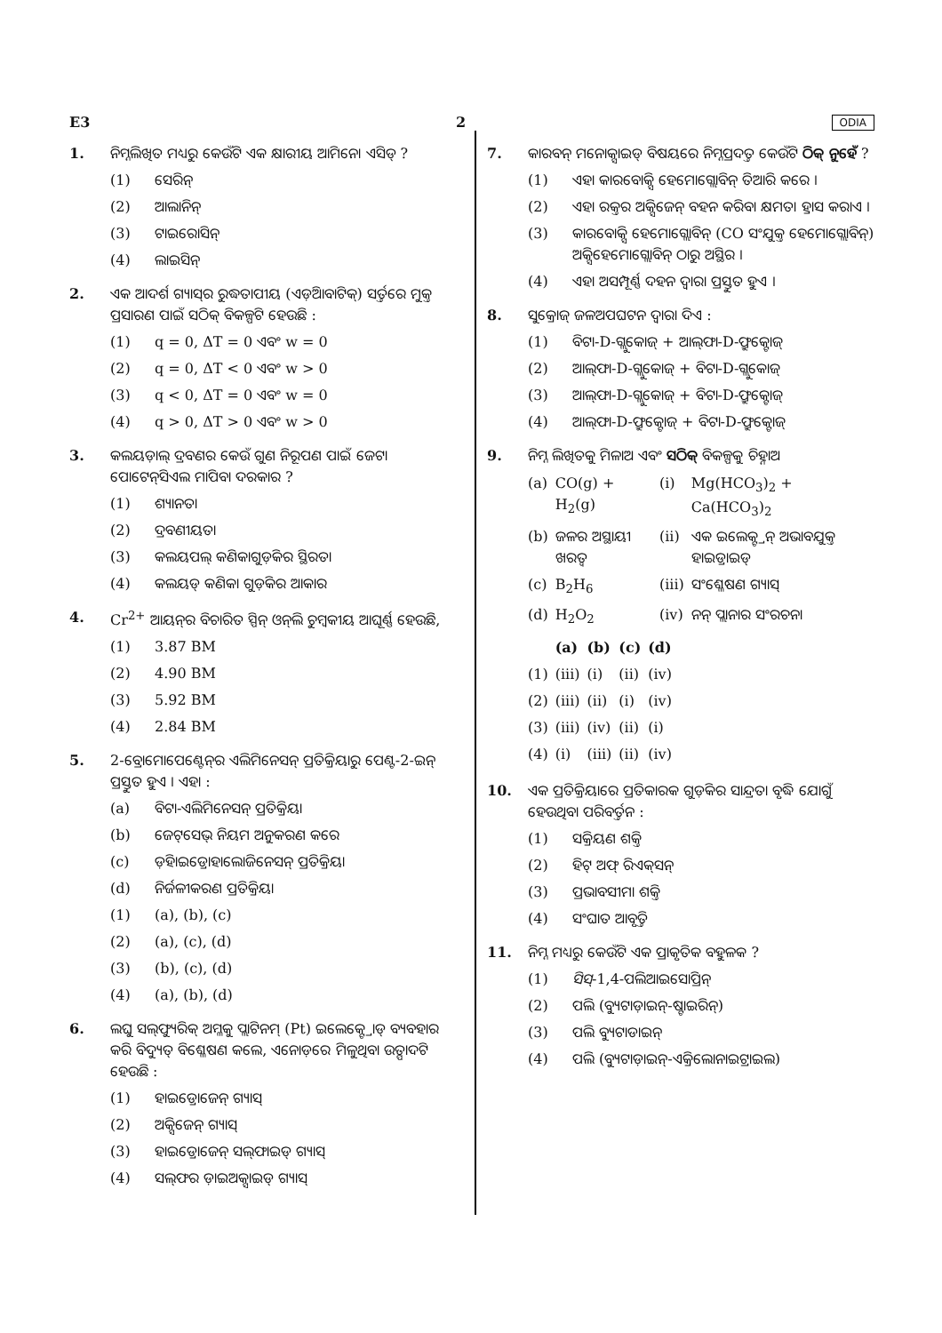E3 2 ODIA
1. ନିମ୍ନଲିଖିତ ମଧ୍ୟରୁ କେଉଁଟି ଏକ କ୍ଷାରୀୟ ଆମିନୋ ଏସିଡ୍ ?
(1) ସେରିନ୍
(2) ଆଲାନିନ୍
(3) ଟାଇରୋସିନ୍
(4) ଲାଇସିନ୍
2. ଏକ ଆଦର୍ଶ ଗ୍ୟାସ୍‌ର ରୁଦ୍ଧତାପୀୟ (ଏଡ଼ିଆବାଟିକ୍) ସର୍ତ୍ତରେ ମୁକ୍ତ ପ୍ରସାରଣ ପାଇଁ ସଠିକ୍ ବିକଳ୍ପଟି ହେଉଛି :
(1) q = 0, ΔT = 0 ଏବଂ w = 0
(2) q = 0, ΔT < 0 ଏବଂ w > 0
(3) q < 0, ΔT = 0 ଏବଂ w = 0
(4) q > 0, ΔT > 0 ଏବଂ w > 0
3. କଲୟଡ଼ାଲ୍ ଦ୍ରବଣର କେଉଁ ଗୁଣ ନିରୂପଣ ପାଇଁ ଜେଟା ପୋଟେନ୍‌ସିଏଲ ମାପିବା ଦରକାର ?
(1) ଶ୍ୟାନତା
(2) ଦ୍ରବଣୀୟତା
(3) କଲୟପଲ୍ କଣିକାଗୁଡ଼ିକର ସ୍ଥିରତା
(4) କଲୟଡ୍ କଣିକା ଗୁଡ଼ିକର ଆକାର
4. Cr<sup>2+</sup> ଆୟନ୍‌ର ବିଚାରିତ ସ୍ପିନ୍ ଓନ୍‌ଲି ଚୁମ୍ବକୀୟ ଆଘୂର୍ଣ୍ଣ ହେଉଛି,
(1) 3.87 BM
(2) 4.90 BM
(3) 5.92 BM
(4) 2.84 BM
5. 2-ବ୍ରୋମୋପେଣ୍ଟେନ୍‌ର ଏଲିମିନେସନ୍ ପ୍ରତିକ୍ରିୟାରୁ ପେଣ୍ଟ-2-ଇନ୍ ପ୍ରସ୍ତୁତ ହୁଏ । ଏହା :
(a) ବିଟା-ଏଲିମିନେସନ୍ ପ୍ରତିକ୍ରିୟା
(b) ଜେଟ୍‌ସେଭ୍ ନିୟମ ଅନୁକରଣ କରେ
(c) ଡ଼ିହାଇଡ୍ରୋହାଲୋଜିନେସନ୍ ପ୍ରତିକ୍ରିୟା
(d) ନିର୍ଜଳୀକରଣ ପ୍ରତିକ୍ରିୟା
(1) (a), (b), (c)
(2) (a), (c), (d)
(3) (b), (c), (d)
(4) (a), (b), (d)
6. ଲଘୁ ସଲ୍‌ଫ୍ୟୁରିକ୍ ଅମ୍ଳକୁ ପ୍ଲାଟିନମ୍ (Pt) ଇଲେକ୍ଟ୍ରୋଡ୍ ବ୍ୟବହାର କରି ବିଦ୍ୟୁତ୍ ବିଶ୍ଳେଷଣ କଲେ, ଏନୋଡ଼ରେ ମିଳୁଥିବା ଉତ୍ପାଦଟି ହେଉଛି :
(1) ହାଇଡ୍ରୋଜେନ୍ ଗ୍ୟାସ୍
(2) ଅକ୍ସିଜେନ୍ ଗ୍ୟାସ୍
(3) ହାଇଡ୍ରୋଜେନ୍ ସଲ୍‌ଫାଇଡ୍ ଗ୍ୟାସ୍
(4) ସଲ୍‌ଫର ଡ଼ାଇଅକ୍ସାଇଡ୍ ଗ୍ୟାସ୍
7. କାରବନ୍ ମନୋକ୍ସାଇଡ୍ ବିଷୟରେ ନିମ୍ନପ୍ରଦତ୍ତ କେଉଁଟି ଠିକ୍ ନୁହେଁ ?
(1) ଏହା କାରବୋକ୍ସି ହେମୋଗ୍ଲୋବିନ୍ ତିଆରି କରେ ।
(2) ଏହା ରକ୍ତର ଅକ୍ସିଜେନ୍ ବହନ କରିବା କ୍ଷମତା ହ୍ରାସ କରାଏ ।
(3) କାରବୋକ୍ସି ହେମୋଗ୍ଲୋବିନ୍ (CO ସଂଯୁକ୍ତ ହେମୋଗ୍ଲୋବିନ୍) ଅକ୍ସିହେମୋଗ୍ଲୋବିନ୍ ଠାରୁ ଅସ୍ଥିର ।
(4) ଏହା ଅସମ୍ପୂର୍ଣ୍ଣ ଦହନ ଦ୍ୱାରା ପ୍ରସ୍ତୁତ ହୁଏ ।
8. ସୁକ୍ରୋଜ୍ ଜଳଅପଘଟନ ଦ୍ୱାରା ଦିଏ :
(1) ବିଟା-D-ଗ୍ଲୁକୋଜ୍ + ଆଲ୍‌ଫା-D-ଫ୍ରୁକ୍ଟୋଜ୍
(2) ଆଲ୍‌ଫା-D-ଗ୍ଲୁକୋଜ୍ + ବିଟା-D-ଗ୍ଲୁକୋଜ୍
(3) ଆଲ୍‌ଫା-D-ଗ୍ଲୁକୋଜ୍ + ବିଟା-D-ଫ୍ରୁକ୍ଟୋଜ୍
(4) ଆଲ୍‌ଫା-D-ଫ୍ରୁକ୍ଟୋଜ୍ + ବିଟା-D-ଫ୍ରୁକ୍ଟୋଜ୍
9. ନିମ୍ନ ଲିଖିତକୁ ମିଳାଅ ଏବଂ ସଠିକ୍ ବିକଳ୍ପକୁ ଚିହ୍ନାଅ
| (a) | CO(g) + H<sub>2</sub>(g) | (i) | Mg(HCO<sub>3</sub>)<sub>2</sub> + Ca(HCO<sub>3</sub>)<sub>2</sub> |
| (b) | ଜଳର ଅସ୍ଥାୟୀ ଖରତ୍ୱ | (ii) | ଏକ ଇଲେକ୍ଟ୍ରନ୍ ଅଭାବଯୁକ୍ତ ହାଇଡ୍ରାଇଡ୍ |
| (c) | B<sub>2</sub>H<sub>6</sub> | (iii) | ସଂଶ୍ଳେଷଣ ଗ୍ୟାସ୍ |
| (d) | H<sub>2</sub>O<sub>2</sub> | (iv) | ନନ୍ ପ୍ଲାନାର ସଂରଚନା |
| | (a) | (b) | (c) | (d) |
| --- | --- | --- | --- | --- |
| (1) | (iii) | (i) | (ii) | (iv) |
| (2) | (iii) | (ii) | (i) | (iv) |
| (3) | (iii) | (iv) | (ii) | (i) |
| (4) | (i) | (iii) | (ii) | (iv) |
10. ଏକ ପ୍ରତିକ୍ରିୟାରେ ପ୍ରତିକାରକ ଗୁଡ଼ିକର ସାନ୍ଦ୍ରତା ବୃଦ୍ଧି ଯୋଗୁଁ ହେଉଥିବା ପରିବର୍ତ୍ତନ :
(1) ସକ୍ରିୟଣ ଶକ୍ତି
(2) ହିଟ୍ ଅଫ୍ ରିଏକ୍‌ସନ୍
(3) ପ୍ରଭାବସୀମା ଶକ୍ତି
(4) ସଂଘାତ ଆବୃତ୍ତି
11. ନିମ୍ନ ମଧ୍ୟରୁ କେଉଁଟି ଏକ ପ୍ରାକୃତିକ ବହୁଳକ ?
(1) ସିସ୍ -1,4-ପଲିଆଇସୋପ୍ରିନ୍
(2) ପଲି (ବ୍ୟୁଟାଡ଼ାଇନ୍-ଷ୍ଟାଇରିନ୍)
(3) ପଲି ବ୍ୟୁଟାଡାଇନ୍
(4) ପଲି (ବ୍ୟୁଟାଡ଼ାଇନ୍-ଏକ୍ରିଲୋନାଇଟ୍ରାଇଲ)